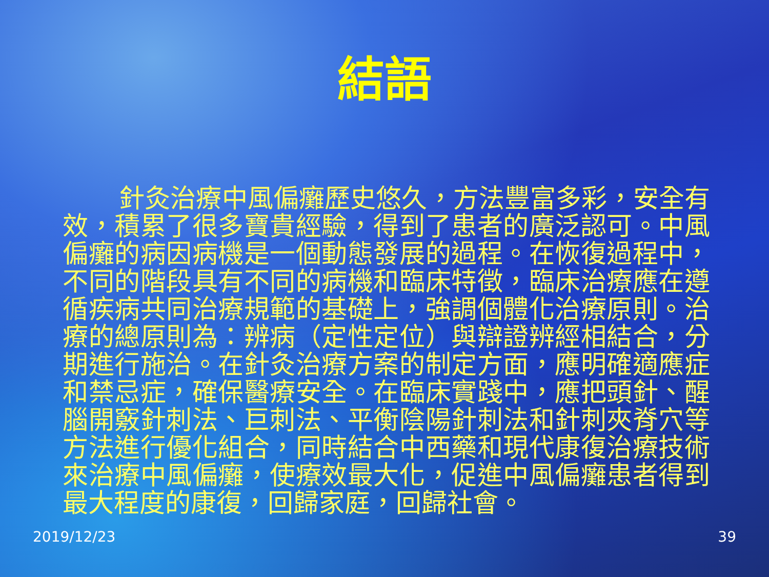結語
針灸治療中風偏癱歷史悠久，方法豐富多彩，安全有效，積累了很多寶貴經驗，得到了患者的廣泛認可。中風偏癱的病因病機是一個動態發展的過程。在恢復過程中，不同的階段具有不同的病機和臨床特徵，臨床治療應在遵循疾病共同治療規範的基礎上，強調個體化治療原則。治療的總原則為：辨病（定性定位）與辯證辨經相結合，分期進行施治。在針灸治療方案的制定方面，應明確適應症和禁忌症，確保醫療安全。在臨床實踐中，應把頭針、醒腦開竅針刺法、巨刺法、平衡陰陽針刺法和針刺夾脊穴等方法進行優化組合，同時結合中西藥和現代康復治療技術來治療中風偏癱，使療效最大化，促進中風偏癱患者得到最大程度的康復，回歸家庭，回歸社會。
2019/12/23 39